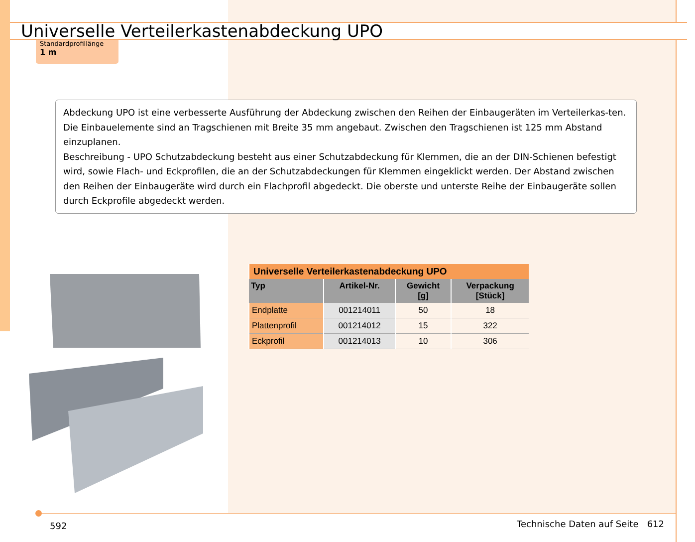Universelle Verteilerkastenabdeckung UPO
Standardprofillänge
1 m
Abdeckung UPO ist eine verbesserte Ausführung der Abdeckung zwischen den Reihen der Einbaugeräten im Verteilerkas-ten. Die Einbauelemente sind an Tragschienen mit Breite 35 mm angebaut. Zwischen den Tragschienen ist 125 mm Abstand einzuplanen.
Beschreibung - UPO Schutzabdeckung besteht aus einer Schutzabdeckung für Klemmen, die an der DIN-Schienen befestigt wird, sowie Flach- und Eckprofilen, die an der Schutzabdeckungen für Klemmen eingeklickt werden. Der Abstand zwischen den Reihen der Einbaugeräte wird durch ein Flachprofil abgedeckt. Die oberste und unterste Reihe der Einbaugeräte sollen durch Eckprofile abgedeckt werden.
| Universelle Verteilerkastenabdeckung UPO | | | |
| --- | --- | --- | --- |
| Typ | Artikel-Nr. | Gewicht [g] | Verpackung [Stück] |
| Endplatte | 001214011 | 50 | 18 |
| Plattenprofil | 001214012 | 15 | 322 |
| Eckprofil | 001214013 | 10 | 306 |
592
Technische Daten auf Seite 612